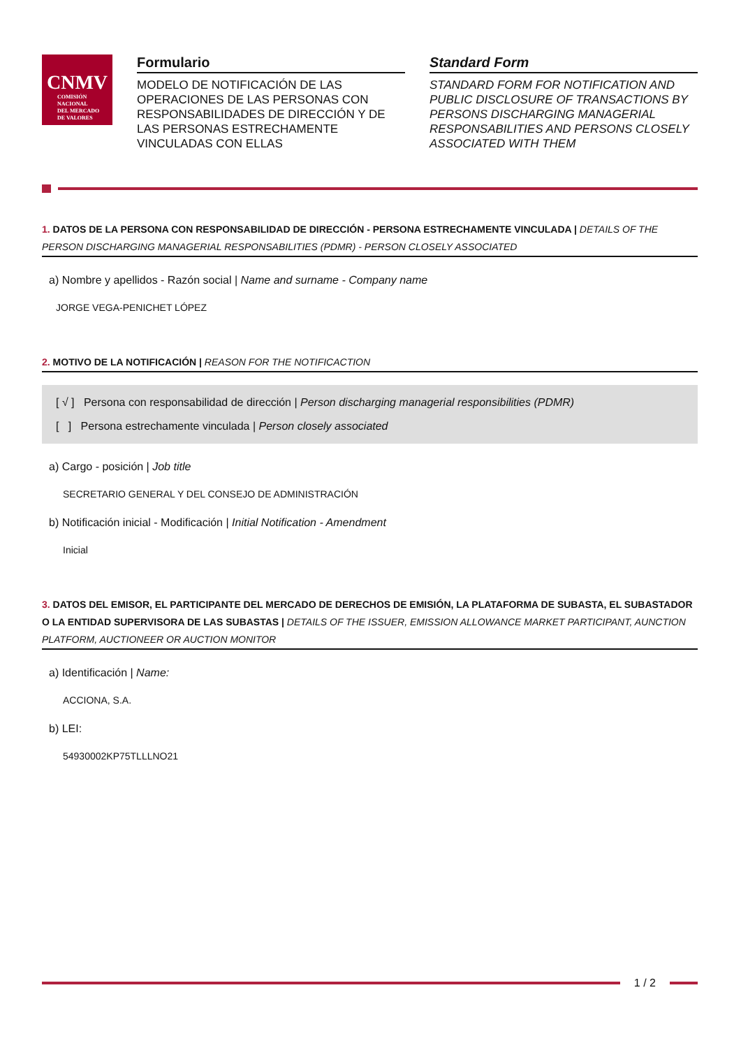CNMV
COMISIÓN
NACIONAL
DEL MERCADO
DE VALORES
Formulario
MODELO DE NOTIFICACIÓN DE LAS OPERACIONES DE LAS PERSONAS CON RESPONSABILIDADES DE DIRECCIÓN Y DE LAS PERSONAS ESTRECHAMENTE VINCULADAS CON ELLAS
Standard Form
STANDARD FORM FOR NOTIFICATION AND PUBLIC DISCLOSURE OF TRANSACTIONS BY PERSONS DISCHARGING MANAGERIAL RESPONSABILITIES AND PERSONS CLOSELY ASSOCIATED WITH THEM
1. DATOS DE LA PERSONA CON RESPONSABILIDAD DE DIRECCIÓN - PERSONA ESTRECHAMENTE VINCULADA | DETAILS OF THE PERSON DISCHARGING MANAGERIAL RESPONSABILITIES (PDMR) - PERSON CLOSELY ASSOCIATED
a) Nombre y apellidos - Razón social | Name and surname - Company name
JORGE VEGA-PENICHET LÓPEZ
2. MOTIVO DE LA NOTIFICACIÓN | REASON FOR THE NOTIFICACTION
[ √ ] Persona con responsabilidad de dirección | Person discharging managerial responsibilities (PDMR)
[ ] Persona estrechamente vinculada | Person closely associated
a) Cargo - posición | Job title
SECRETARIO GENERAL Y DEL CONSEJO DE ADMINISTRACIÓN
b) Notificación inicial - Modificación | Initial Notification - Amendment
Inicial
3. DATOS DEL EMISOR, EL PARTICIPANTE DEL MERCADO DE DERECHOS DE EMISIÓN, LA PLATAFORMA DE SUBASTA, EL SUBASTADOR O LA ENTIDAD SUPERVISORA DE LAS SUBASTAS | DETAILS OF THE ISSUER, EMISSION ALLOWANCE MARKET PARTICIPANT, AUNCTION PLATFORM, AUCTIONEER OR AUCTION MONITOR
a) Identificación | Name:
ACCIONA, S.A.
b) LEI:
54930002KP75TLLLNO21
1 / 2